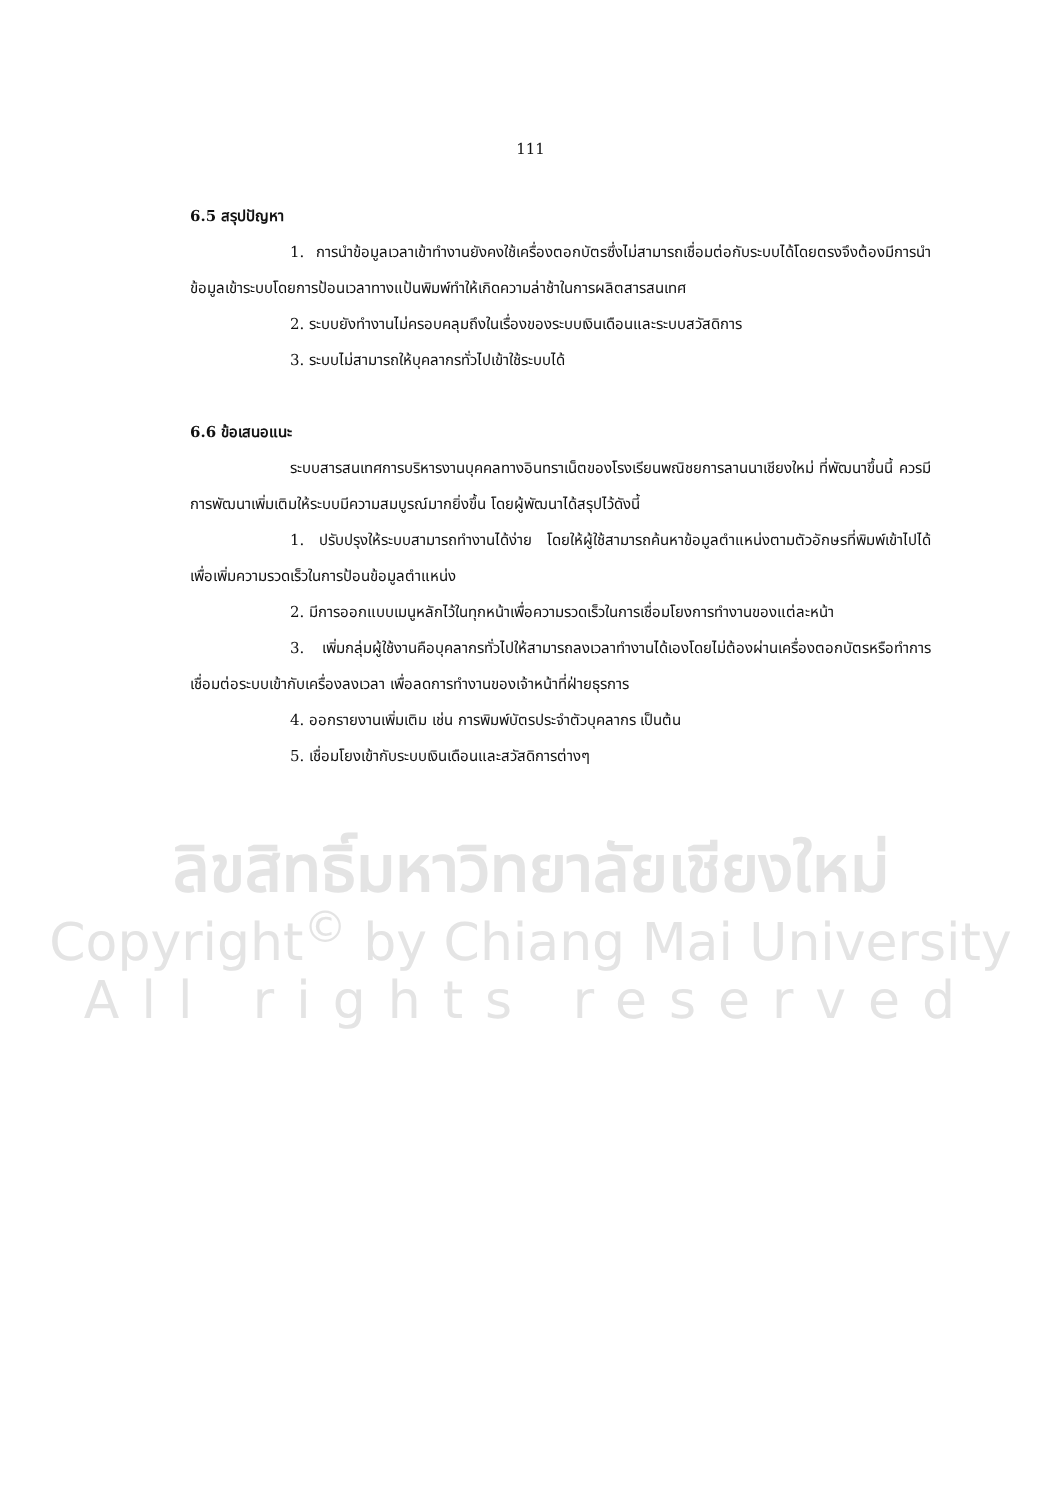111
6.5 สรุปปัญหา
1. การนำข้อมูลเวลาเข้าทำงานยังคงใช้เครื่องตอกบัตรซึ่งไม่สามารถเชื่อมต่อกับระบบได้โดยตรงจึงต้องมีการนำข้อมูลเข้าระบบโดยการป้อนเวลาทางแป้นพิมพ์ทำให้เกิดความล่าช้าในการผลิตสารสนเทศ
2. ระบบยังทำงานไม่ครอบคลุมถึงในเรื่องของระบบเงินเดือนและระบบสวัสดิการ
3. ระบบไม่สามารถให้บุคลากรทั่วไปเข้าใช้ระบบได้
6.6 ข้อเสนอแนะ
ระบบสารสนเทศการบริหารงานบุคคลทางอินทราเน็ตของโรงเรียนพณิชยการลานนาเชียงใหม่ ที่พัฒนาขึ้นนี้ ควรมีการพัฒนาเพิ่มเติมให้ระบบมีความสมบูรณ์มากยิ่งขึ้น โดยผู้พัฒนาได้สรุปไว้ดังนี้
1. ปรับปรุงให้ระบบสามารถทำงานได้ง่าย โดยให้ผู้ใช้สามารถค้นหาข้อมูลตำแหน่งตามตัวอักษรที่พิมพ์เข้าไปได้เพื่อเพิ่มความรวดเร็วในการป้อนข้อมูลตำแหน่ง
2. มีการออกแบบเมนูหลักไว้ในทุกหน้าเพื่อความรวดเร็วในการเชื่อมโยงการทำงานของแต่ละหน้า
3. เพิ่มกลุ่มผู้ใช้งานคือบุคลากรทั่วไปให้สามารถลงเวลาทำงานได้เองโดยไม่ต้องผ่านเครื่องตอกบัตรหรือทำการเชื่อมต่อระบบเข้ากับเครื่องลงเวลา เพื่อลดการทำงานของเจ้าหน้าที่ฝ่ายธุรการ
4. ออกรายงานเพิ่มเติม เช่น การพิมพ์บัตรประจำตัวบุคลากร เป็นต้น
5. เชื่อมโยงเข้ากับระบบเงินเดือนและสวัสดิการต่างๆ
ลิขสิทธิ์มหาวิทยาลัยเชียงใหม่
Copyright<sup>©</sup> by Chiang Mai University
All rights reserved